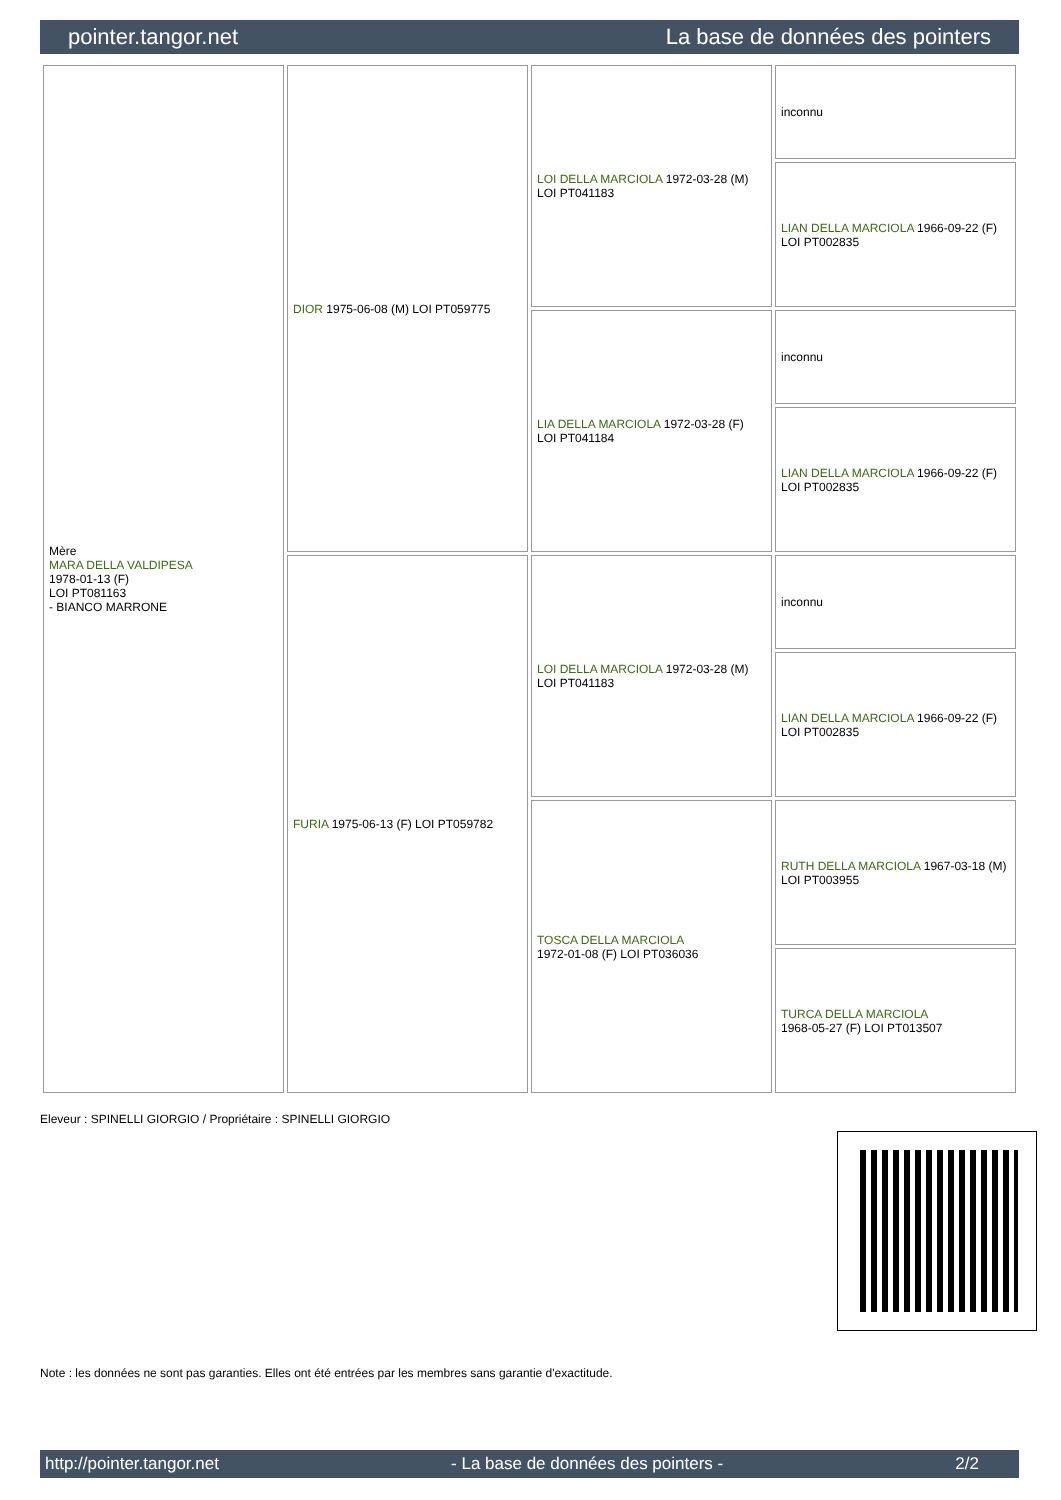pointer.tangor.net La base de données des pointers
| Mère MARA DELLA VALDIPESA 1978-01-13 (F) LOI PT081163 - BIANCO MARRONE | DIOR 1975-06-08 (M) LOI PT059775 | LOI DELLA MARCIOLA 1972-03-28 (M) LOI PT041183 | inconnu |
| | | | LIAN DELLA MARCIOLA 1966-09-22 (F) LOI PT002835 |
| | | LIA DELLA MARCIOLA 1972-03-28 (F) LOI PT041184 | inconnu |
| | | | LIAN DELLA MARCIOLA 1966-09-22 (F) LOI PT002835 |
| | FURIA 1975-06-13 (F) LOI PT059782 | LOI DELLA MARCIOLA 1972-03-28 (M) LOI PT041183 | inconnu |
| | | | LIAN DELLA MARCIOLA 1966-09-22 (F) LOI PT002835 |
| | | TOSCA DELLA MARCIOLA 1972-01-08 (F) LOI PT036036 | RUTH DELLA MARCIOLA 1967-03-18 (M) LOI PT003955 |
| | | | TURCA DELLA MARCIOLA 1968-05-27 (F) LOI PT013507 |
Eleveur : SPINELLI GIORGIO / Propriétaire : SPINELLI GIORGIO
Note : les données ne sont pas garanties. Elles ont été entrées par les membres sans garantie d'exactitude.
http://pointer.tangor.net - La base de données des pointers - 2/2